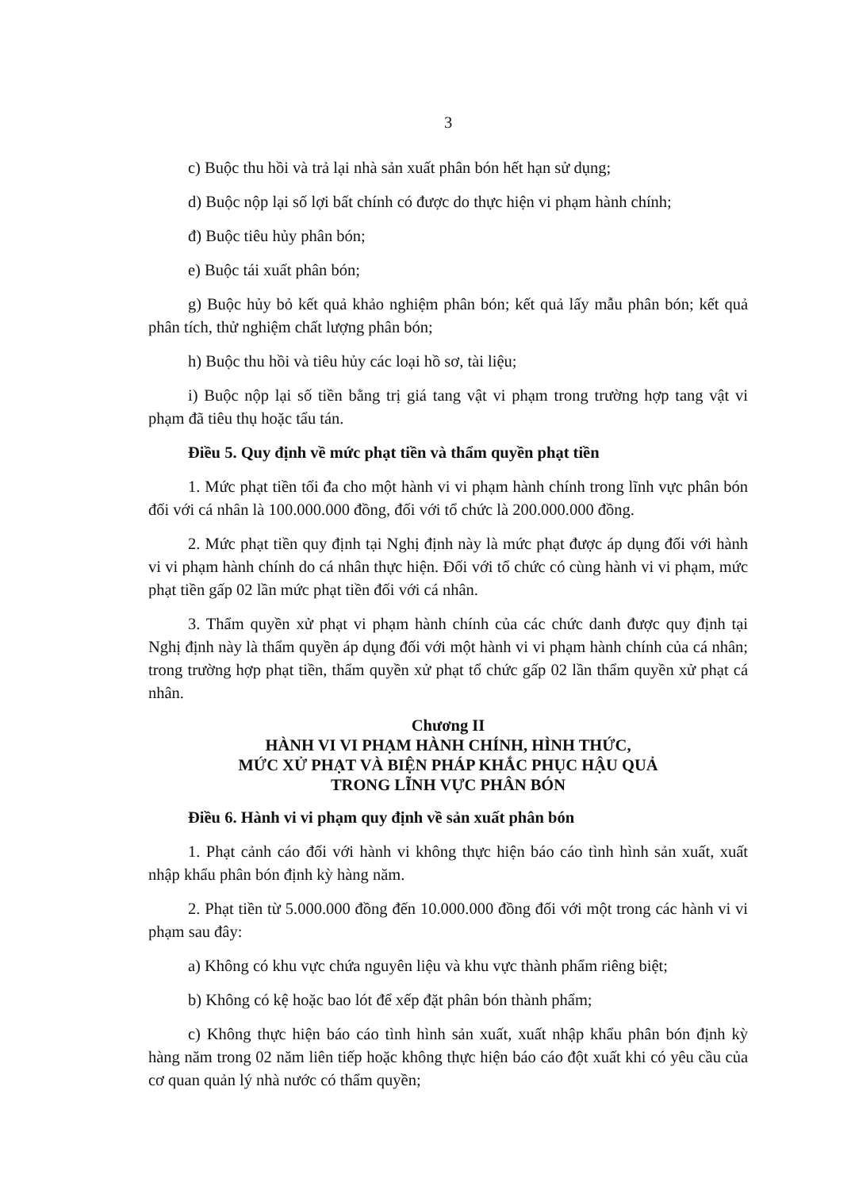3
c) Buộc thu hồi và trả lại nhà sản xuất phân bón hết hạn sử dụng;
d) Buộc nộp lại số lợi bất chính có được do thực hiện vi phạm hành chính;
đ) Buộc tiêu hủy phân bón;
e) Buộc tái xuất phân bón;
g) Buộc hủy bỏ kết quả khảo nghiệm phân bón; kết quả lấy mẫu phân bón; kết quả phân tích, thử nghiệm chất lượng phân bón;
h) Buộc thu hồi và tiêu hủy các loại hồ sơ, tài liệu;
i) Buộc nộp lại số tiền bằng trị giá tang vật vi phạm trong trường hợp tang vật vi phạm đã tiêu thụ hoặc tẩu tán.
Điều 5. Quy định về mức phạt tiền và thẩm quyền phạt tiền
1. Mức phạt tiền tối đa cho một hành vi vi phạm hành chính trong lĩnh vực phân bón đối với cá nhân là 100.000.000 đồng, đối với tổ chức là 200.000.000 đồng.
2. Mức phạt tiền quy định tại Nghị định này là mức phạt được áp dụng đối với hành vi vi phạm hành chính do cá nhân thực hiện. Đối với tổ chức có cùng hành vi vi phạm, mức phạt tiền gấp 02 lần mức phạt tiền đối với cá nhân.
3. Thẩm quyền xử phạt vi phạm hành chính của các chức danh được quy định tại Nghị định này là thẩm quyền áp dụng đối với một hành vi vi phạm hành chính của cá nhân; trong trường hợp phạt tiền, thẩm quyền xử phạt tổ chức gấp 02 lần thẩm quyền xử phạt cá nhân.
Chương II
HÀNH VI VI PHẠM HÀNH CHÍNH, HÌNH THỨC,
MỨC XỬ PHẠT VÀ BIỆN PHÁP KHẮC PHỤC HẬU QUẢ
TRONG LĨNH VỰC PHÂN BÓN
Điều 6. Hành vi vi phạm quy định về sản xuất phân bón
1. Phạt cảnh cáo đối với hành vi không thực hiện báo cáo tình hình sản xuất, xuất nhập khẩu phân bón định kỳ hàng năm.
2. Phạt tiền từ 5.000.000 đồng đến 10.000.000 đồng đối với một trong các hành vi vi phạm sau đây:
a) Không có khu vực chứa nguyên liệu và khu vực thành phẩm riêng biệt;
b) Không có kệ hoặc bao lót để xếp đặt phân bón thành phẩm;
c) Không thực hiện báo cáo tình hình sản xuất, xuất nhập khẩu phân bón định kỳ hàng năm trong 02 năm liên tiếp hoặc không thực hiện báo cáo đột xuất khi có yêu cầu của cơ quan quản lý nhà nước có thẩm quyền;